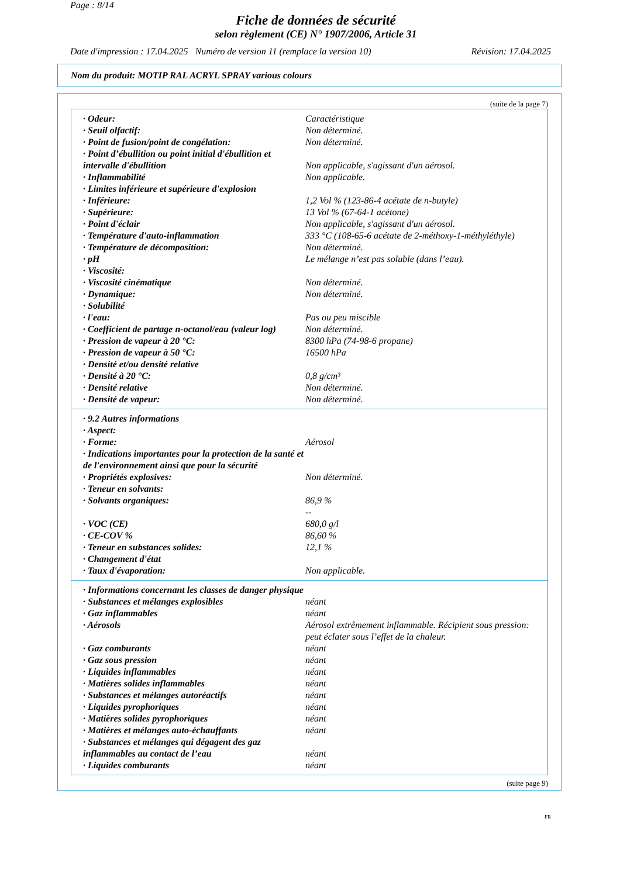Page : 8/14
Fiche de données de sécurité
selon règlement (CE) N° 1907/2006, Article 31
Date d'impression : 17.04.2025 Numéro de version 11 (remplace la version 10) Révision: 17.04.2025
Nom du produit: MOTIP RAL ACRYL SPRAY various colours
(suite de la page 7)
| · Odeur: | Caractéristique |
| · Seuil olfactif: | Non déterminé. |
| · Point de fusion/point de congélation: | Non déterminé. |
| · Point d’ébullition ou point initial d'ébullition et intervalle d'ébullition | Non applicable, s'agissant d'un aérosol. |
| · Inflammabilité | Non applicable. |
| · Limites inférieure et supérieure d'explosion | |
| · Inférieure: | 1,2 Vol % (123-86-4 acétate de n-butyle) |
| · Supérieure: | 13 Vol % (67-64-1 acétone) |
| · Point d'éclair | Non applicable, s'agissant d'un aérosol. |
| · Température d'auto-inflammation | 333 °C (108-65-6 acétate de 2-méthoxy-1-méthyléthyle) |
| · Température de décomposition: | Non déterminé. |
| · pH | Le mélange n’est pas soluble (dans l’eau). |
| · Viscosité: | |
| · Viscosité cinématique | Non déterminé. |
| · Dynamique: | Non déterminé. |
| · Solubilité | |
| · l'eau: | Pas ou peu miscible |
| · Coefficient de partage n-octanol/eau (valeur log) | Non déterminé. |
| · Pression de vapeur à 20 °C: | 8300 hPa (74-98-6 propane) |
| · Pression de vapeur à 50 °C: | 16500 hPa |
| · Densité et/ou densité relative | |
| · Densité à 20 °C: | 0,8 g/cm³ |
| · Densité relative | Non déterminé. |
| · Densité de vapeur: | Non déterminé. |
| · 9.2 Autres informations | |
| · Aspect: | |
| · Forme: | Aérosol |
| · Indications importantes pour la protection de la santé et de l'environnement ainsi que pour la sécurité | |
| · Propriétés explosives: | Non déterminé. |
| · Teneur en solvants: | |
| · Solvants organiques: | 86,9 % |
| · VOC (CE) | -- 680,0 g/l |
| · CE-COV % | 86,60 % |
| · Teneur en substances solides: | 12,1 % |
| · Changement d'état | |
| · Taux d'évaporation: | Non applicable. |
| · Informations concernant les classes de danger physique | |
| · Substances et mélanges explosibles | néant |
| · Gaz inflammables | néant |
| · Aérosols | Aérosol extrêmement inflammable. Récipient sous pression: peut éclater sous l’effet de la chaleur. |
| · Gaz comburants | néant |
| · Gaz sous pression | néant |
| · Liquides inflammables | néant |
| · Matières solides inflammables | néant |
| · Substances et mélanges autoréactifs | néant |
| · Liquides pyrophoriques | néant |
| · Matières solides pyrophoriques | néant |
| · Matières et mélanges auto-échauffants | néant |
| · Substances et mélanges qui dégagent des gaz inflammables au contact de l’eau | néant |
| · Liquides comburants | néant |
(suite page 9)
FR